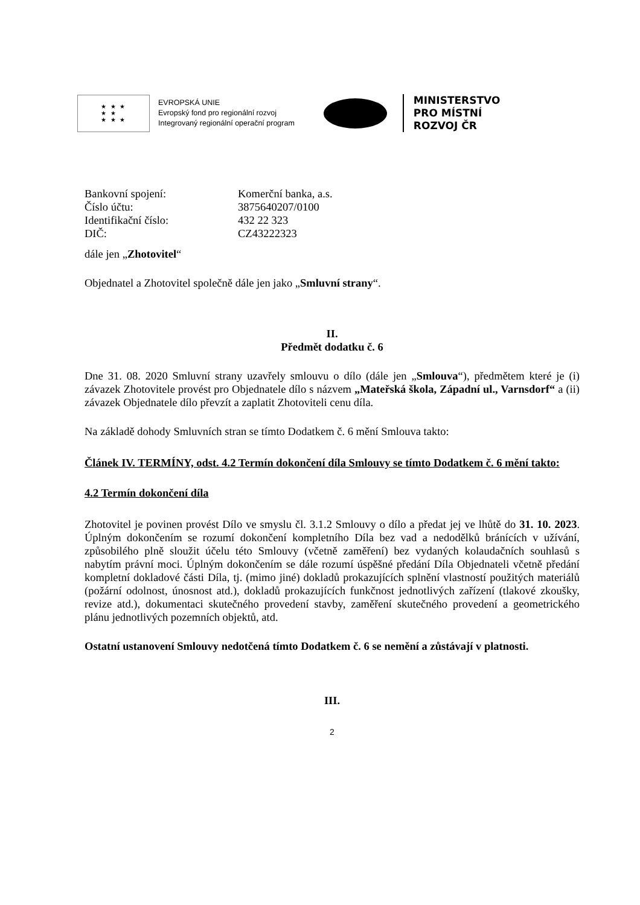★ ★ ★
★ ★
★ ★ ★
EVROPSKÁ UNIE
Evropský fond pro regionální rozvoj
Integrovaný regionální operační program
MINISTERSTVO
PRO MÍSTNÍ
ROZVOJ ČR
Bankovní spojení: Komerční banka, a.s.
Číslo účtu: 3875640207/0100
Identifikační číslo: 432 22 323
DIČ: CZ43222323
dále jen „Zhotovitel“
Objednatel a Zhotovitel společně dále jen jako „Smluvní strany“.
II.
Předmět dodatku č. 6
Dne 31. 08. 2020 Smluvní strany uzavřely smlouvu o dílo (dále jen „Smlouva“), předmětem které je (i) závazek Zhotovitele provést pro Objednatele dílo s názvem „Mateřská škola, Západní ul., Varnsdorf“ a (ii) závazek Objednatele dílo převzít a zaplatit Zhotoviteli cenu díla.
Na základě dohody Smluvních stran se tímto Dodatkem č. 6 mění Smlouva takto:
Článek IV. TERMÍNY, odst. 4.2 Termín dokončení díla Smlouvy se tímto Dodatkem č. 6 mění takto:
4.2 Termín dokončení díla
Zhotovitel je povinen provést Dílo ve smyslu čl. 3.1.2 Smlouvy o dílo a předat jej ve lhůtě do 31. 10. 2023. Úplným dokončením se rozumí dokončení kompletního Díla bez vad a nedodělků bránících v užívání, způsobilého plně sloužit účelu této Smlouvy (včetně zaměření) bez vydaných kolaudačních souhlasů s nabytím právní moci. Úplným dokončením se dále rozumí úspěšné předání Díla Objednateli včetně předání kompletní dokladové části Díla, tj. (mimo jiné) dokladů prokazujících splnění vlastností použitých materiálů (požární odolnost, únosnost atd.), dokladů prokazujících funkčnost jednotlivých zařízení (tlakové zkoušky, revize atd.), dokumentaci skutečného provedení stavby, zaměření skutečného provedení a geometrického plánu jednotlivých pozemních objektů, atd.
Ostatní ustanovení Smlouvy nedotčená tímto Dodatkem č. 6 se nemění a zůstávají v platnosti.
III.
2